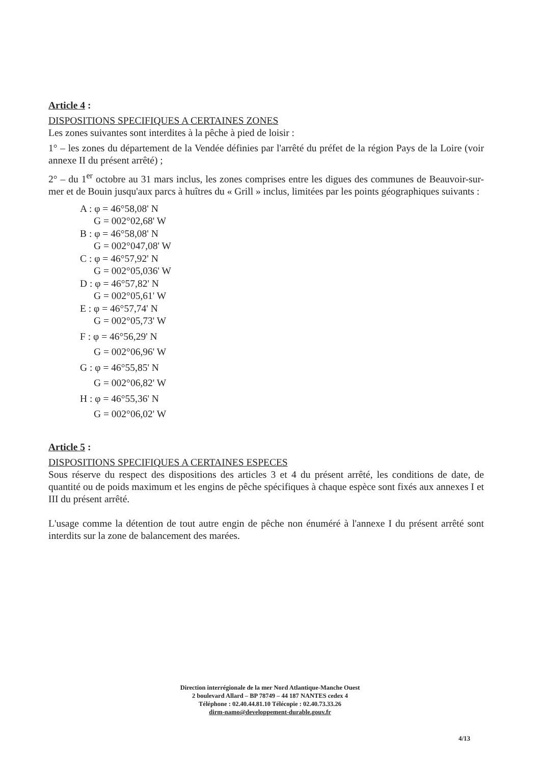Article 4 :
DISPOSITIONS SPECIFIQUES A CERTAINES ZONES
Les zones suivantes sont interdites à la pêche à pied de loisir :
1° – les zones du département de la Vendée définies par l'arrêté du préfet de la région Pays de la Loire (voir annexe II du présent arrêté) ;
2° – du 1<sup>er</sup> octobre au 31 mars inclus, les zones comprises entre les digues des communes de Beauvoir-sur-mer et de Bouin jusqu'aux parcs à huîtres du « Grill » inclus, limitées par les points géographiques suivants :
A : φ = 46°58,08' N
G = 002°02,68' W
B : φ = 46°58,08' N
G = 002°047,08' W
C : φ = 46°57,92' N
G = 002°05,036' W
D : φ = 46°57,82' N
G = 002°05,61' W
E : φ = 46°57,74' N
G = 002°05,73' W
F : φ = 46°56,29' N
G = 002°06,96' W
G : φ = 46°55,85' N
G = 002°06,82' W
H : φ = 46°55,36' N
G = 002°06,02' W
Article 5 :
DISPOSITIONS SPECIFIQUES A CERTAINES ESPECES
Sous réserve du respect des dispositions des articles 3 et 4 du présent arrêté, les conditions de date, de quantité ou de poids maximum et les engins de pêche spécifiques à chaque espèce sont fixés aux annexes I et III du présent arrêté.
L'usage comme la détention de tout autre engin de pêche non énuméré à l'annexe I du présent arrêté sont interdits sur la zone de balancement des marées.
Direction interrégionale de la mer Nord Atlantique-Manche Ouest
2 boulevard Allard – BP 78749 – 44 187 NANTES cedex 4
Téléphone : 02.40.44.81.10 Télécopie : 02.40.73.33.26
dirm-namo@developpement-durable.gouv.fr
4/13